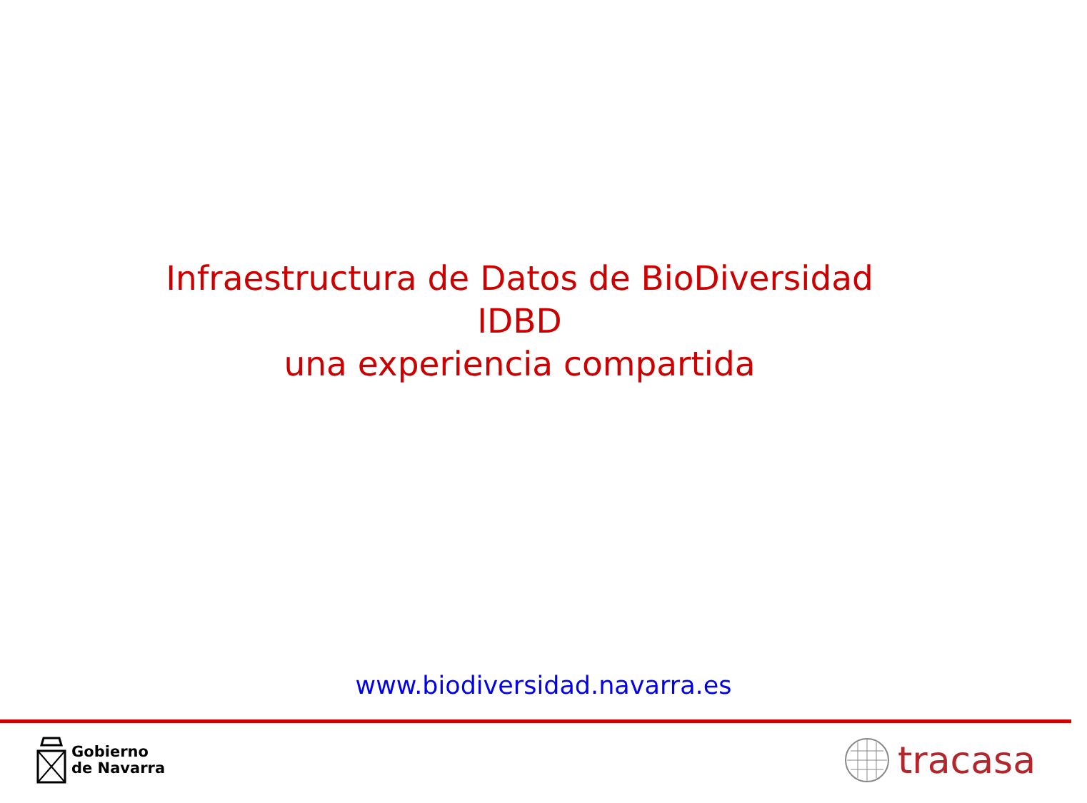Infraestructura de Datos de BioDiversidad
IDBD
una experiencia compartida
www.biodiversidad.navarra.es
Gobierno
de Navarra
tracasa